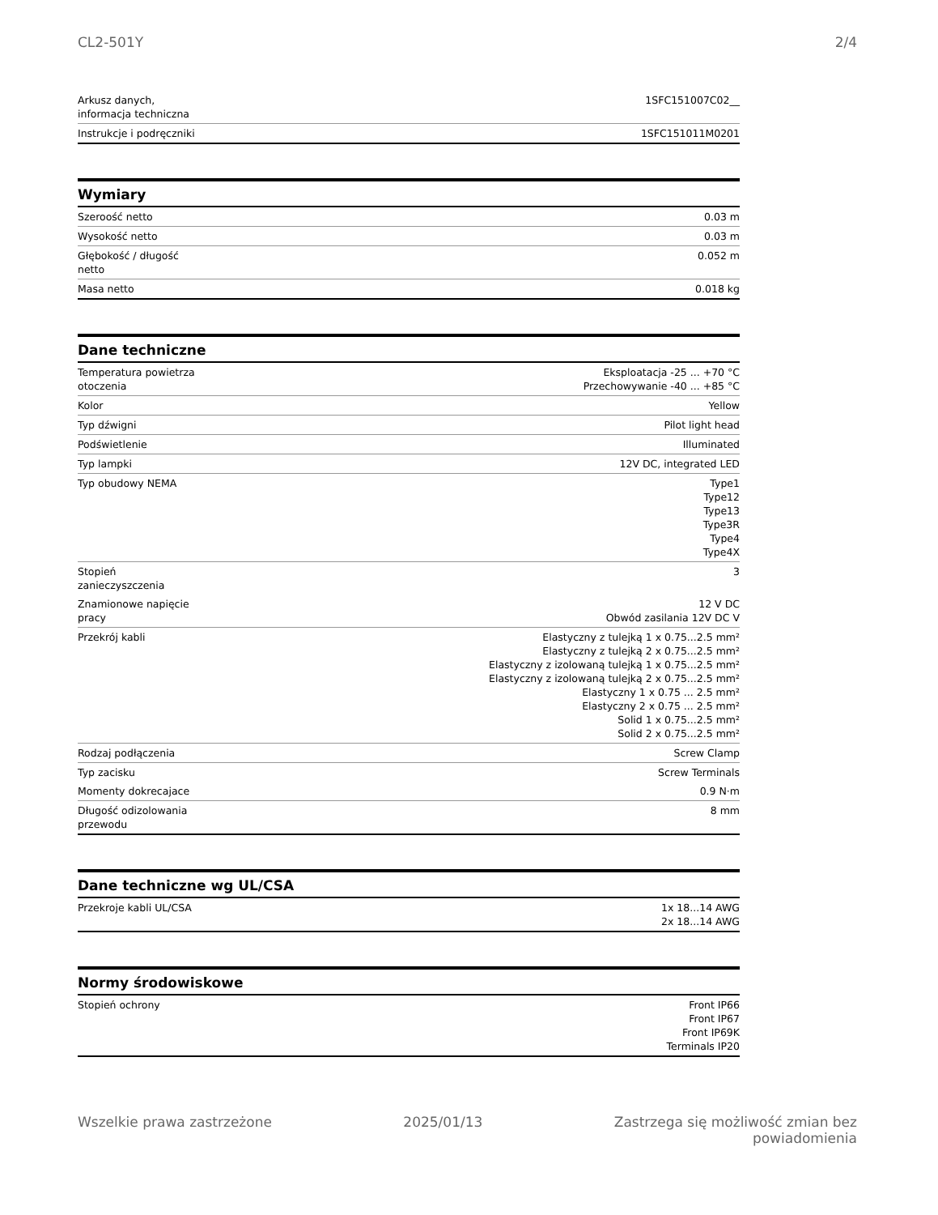CL2-501Y 2/4
| Arkusz danych, informacja techniczna | 1SFC151007C02__ |
| Instrukcje i podręczniki | 1SFC151011M0201 |
Wymiary
| Szeroość netto | 0.03 m |
| Wysokość netto | 0.03 m |
| Głębokość / długość netto | 0.052 m |
| Masa netto | 0.018 kg |
Dane techniczne
| Temperatura powietrza otoczenia | Eksploatacja -25 ... +70 °C Przechowywanie -40 ... +85 °C |
| Kolor | Yellow |
| Typ dźwigni | Pilot light head |
| Podświetlenie | Illuminated |
| Typ lampki | 12V DC, integrated LED |
| Typ obudowy NEMA | Type1 Type12 Type13 Type3R Type4 Type4X |
| Stopień zanieczyszczenia | 3 |
| Znamionowe napięcie pracy | 12 V DC Obwód zasilania 12V DC V |
| Przekrój kabli | Elastyczny z tulejką 1 x 0.75...2.5 mm² Elastyczny z tulejką 2 x 0.75...2.5 mm² Elastyczny z izolowaną tulejką 1 x 0.75...2.5 mm² Elastyczny z izolowaną tulejką 2 x 0.75...2.5 mm² Elastyczny 1 x 0.75 ... 2.5 mm² Elastyczny 2 x 0.75 ... 2.5 mm² Solid 1 x 0.75...2.5 mm² Solid 2 x 0.75...2.5 mm² |
| Rodzaj podłączenia | Screw Clamp |
| Typ zacisku | Screw Terminals |
| Momenty dokrecajace | 0.9 N·m |
| Długość odizolowania przewodu | 8 mm |
Dane techniczne wg UL/CSA
| Przekroje kabli UL/CSA | 1x 18...14 AWG 2x 18...14 AWG |
Normy środowiskowe
| Stopień ochrony | Front IP66 Front IP67 Front IP69K Terminals IP20 |
Wszelkie prawa zastrzeżone 2025/01/13 Zastrzega się możliwość zmian bez
powiadomienia